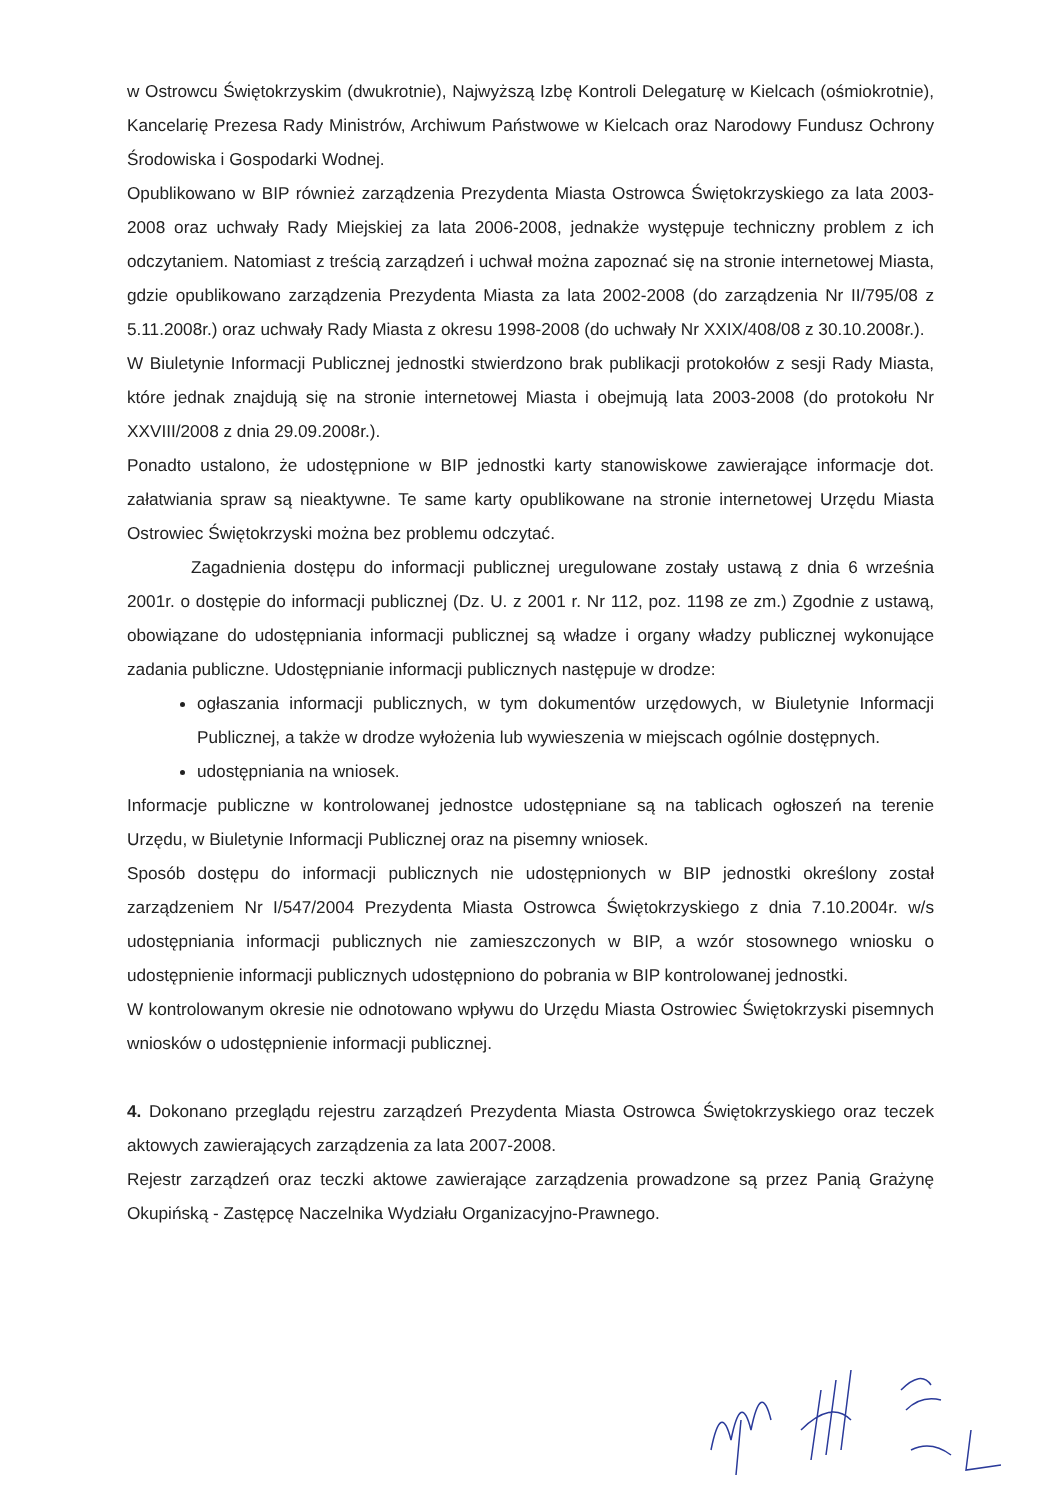w Ostrowcu Świętokrzyskim (dwukrotnie), Najwyższą Izbę Kontroli Delegaturę w Kielcach (ośmiokrotnie), Kancelarię Prezesa Rady Ministrów, Archiwum Państwowe w Kielcach oraz Narodowy Fundusz Ochrony Środowiska i Gospodarki Wodnej.
Opublikowano w BIP również zarządzenia Prezydenta Miasta Ostrowca Świętokrzyskiego za lata 2003-2008 oraz uchwały Rady Miejskiej za lata 2006-2008, jednakże występuje techniczny problem z ich odczytaniem. Natomiast z treścią zarządzeń i uchwał można zapoznać się na stronie internetowej Miasta, gdzie opublikowano zarządzenia Prezydenta Miasta za lata 2002-2008 (do zarządzenia Nr II/795/08 z 5.11.2008r.) oraz uchwały Rady Miasta z okresu 1998-2008 (do uchwały Nr XXIX/408/08 z 30.10.2008r.).
W Biuletynie Informacji Publicznej jednostki stwierdzono brak publikacji protokołów z sesji Rady Miasta, które jednak znajdują się na stronie internetowej Miasta i obejmują lata 2003-2008 (do protokołu Nr XXVIII/2008 z dnia 29.09.2008r.).
Ponadto ustalono, że udostępnione w BIP jednostki karty stanowiskowe zawierające informacje dot. załatwiania spraw są nieaktywne. Te same karty opublikowane na stronie internetowej Urzędu Miasta Ostrowiec Świętokrzyski można bez problemu odczytać.
Zagadnienia dostępu do informacji publicznej uregulowane zostały ustawą z dnia 6 września 2001r. o dostępie do informacji publicznej (Dz. U. z 2001 r. Nr 112, poz. 1198 ze zm.) Zgodnie z ustawą, obowiązane do udostępniania informacji publicznej są władze i organy władzy publicznej wykonujące zadania publiczne. Udostępnianie informacji publicznych następuje w drodze:
ogłaszania informacji publicznych, w tym dokumentów urzędowych, w Biuletynie Informacji Publicznej, a także w drodze wyłożenia lub wywieszenia w miejscach ogólnie dostępnych.
udostępniania na wniosek.
Informacje publiczne w kontrolowanej jednostce udostępniane są na tablicach ogłoszeń na terenie Urzędu, w Biuletynie Informacji Publicznej oraz na pisemny wniosek.
Sposób dostępu do informacji publicznych nie udostępnionych w BIP jednostki określony został zarządzeniem Nr I/547/2004 Prezydenta Miasta Ostrowca Świętokrzyskiego z dnia 7.10.2004r. w/s udostępniania informacji publicznych nie zamieszczonych w BIP, a wzór stosownego wniosku o udostępnienie informacji publicznych udostępniono do pobrania w BIP kontrolowanej jednostki.
W kontrolowanym okresie nie odnotowano wpływu do Urzędu Miasta Ostrowiec Świętokrzyski pisemnych wniosków o udostępnienie informacji publicznej.
4. Dokonano przeglądu rejestru zarządzeń Prezydenta Miasta Ostrowca Świętokrzyskiego oraz teczek aktowych zawierających zarządzenia za lata 2007-2008.
Rejestr zarządzeń oraz teczki aktowe zawierające zarządzenia prowadzone są przez Panią Grażynę Okupińską - Zastępcę Naczelnika Wydziału Organizacyjno-Prawnego.